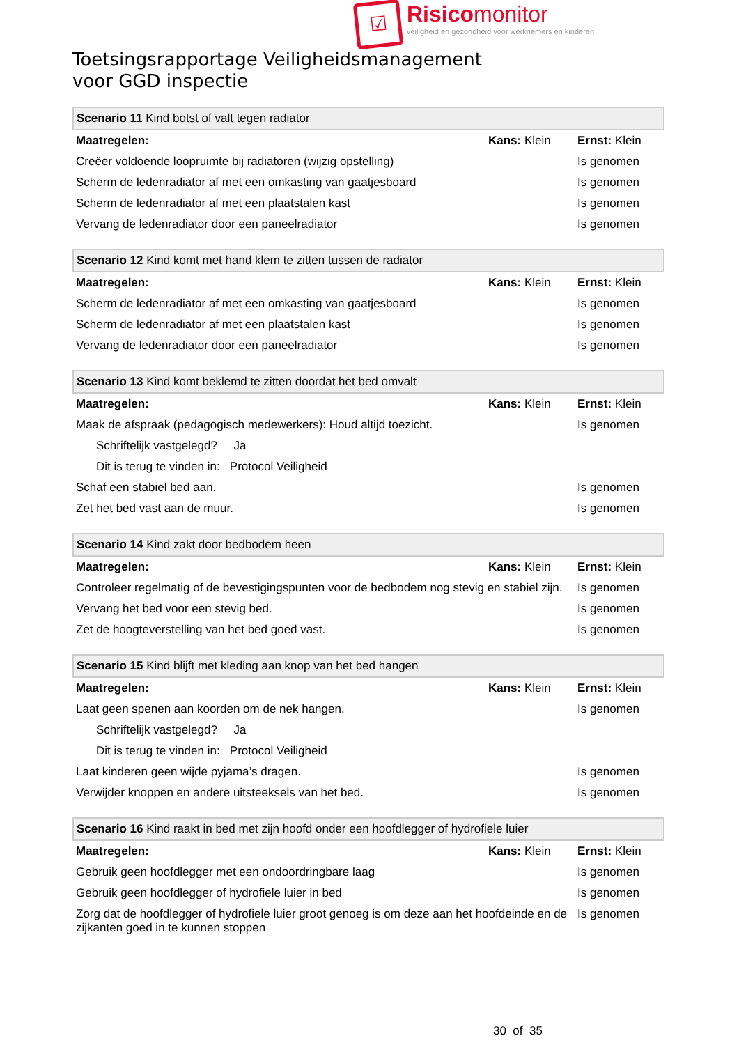☑
Risicomonitor
veiligheid en gezondheid voor werknemers en kinderen
Toetsingsrapportage Veiligheidsmanagement
voor GGD inspectie
| Scenario 11 Kind botst of valt tegen radiator | | |
| Maatregelen: | Kans: Klein | Ernst: Klein |
| Creëer voldoende loopruimte bij radiatoren (wijzig opstelling) | | Is genomen |
| Scherm de ledenradiator af met een omkasting van gaatjesboard | | Is genomen |
| Scherm de ledenradiator af met een plaatstalen kast | | Is genomen |
| Vervang de ledenradiator door een paneelradiator | | Is genomen |
| Scenario 12 Kind komt met hand klem te zitten tussen de radiator | | |
| Maatregelen: | Kans: Klein | Ernst: Klein |
| Scherm de ledenradiator af met een omkasting van gaatjesboard | | Is genomen |
| Scherm de ledenradiator af met een plaatstalen kast | | Is genomen |
| Vervang de ledenradiator door een paneelradiator | | Is genomen |
| Scenario 13 Kind komt beklemd te zitten doordat het bed omvalt | | |
| Maatregelen: | Kans: Klein | Ernst: Klein |
| Maak de afspraak (pedagogisch medewerkers): Houd altijd toezicht. | | Is genomen |
| Schriftelijk vastgelegd? Ja | | |
| Dit is terug te vinden in: Protocol Veiligheid | | |
| Schaf een stabiel bed aan. | | Is genomen |
| Zet het bed vast aan de muur. | | Is genomen |
| Scenario 14 Kind zakt door bedbodem heen | | |
| Maatregelen: | Kans: Klein | Ernst: Klein |
| Controleer regelmatig of de bevestigingspunten voor de bedbodem nog stevig en stabiel zijn. | | Is genomen |
| Vervang het bed voor een stevig bed. | | Is genomen |
| Zet de hoogteverstelling van het bed goed vast. | | Is genomen |
| Scenario 15 Kind blijft met kleding aan knop van het bed hangen | | |
| Maatregelen: | Kans: Klein | Ernst: Klein |
| Laat geen spenen aan koorden om de nek hangen. | | Is genomen |
| Schriftelijk vastgelegd? Ja | | |
| Dit is terug te vinden in: Protocol Veiligheid | | |
| Laat kinderen geen wijde pyjama’s dragen. | | Is genomen |
| Verwijder knoppen en andere uitsteeksels van het bed. | | Is genomen |
| Scenario 16 Kind raakt in bed met zijn hoofd onder een hoofdlegger of hydrofiele luier | | |
| Maatregelen: | Kans: Klein | Ernst: Klein |
| Gebruik geen hoofdlegger met een ondoordringbare laag | | Is genomen |
| Gebruik geen hoofdlegger of hydrofiele luier in bed | | Is genomen |
| Zorg dat de hoofdlegger of hydrofiele luier groot genoeg is om deze aan het hoofdeinde en de zijkanten goed in te kunnen stoppen | | Is genomen |
30 of 35